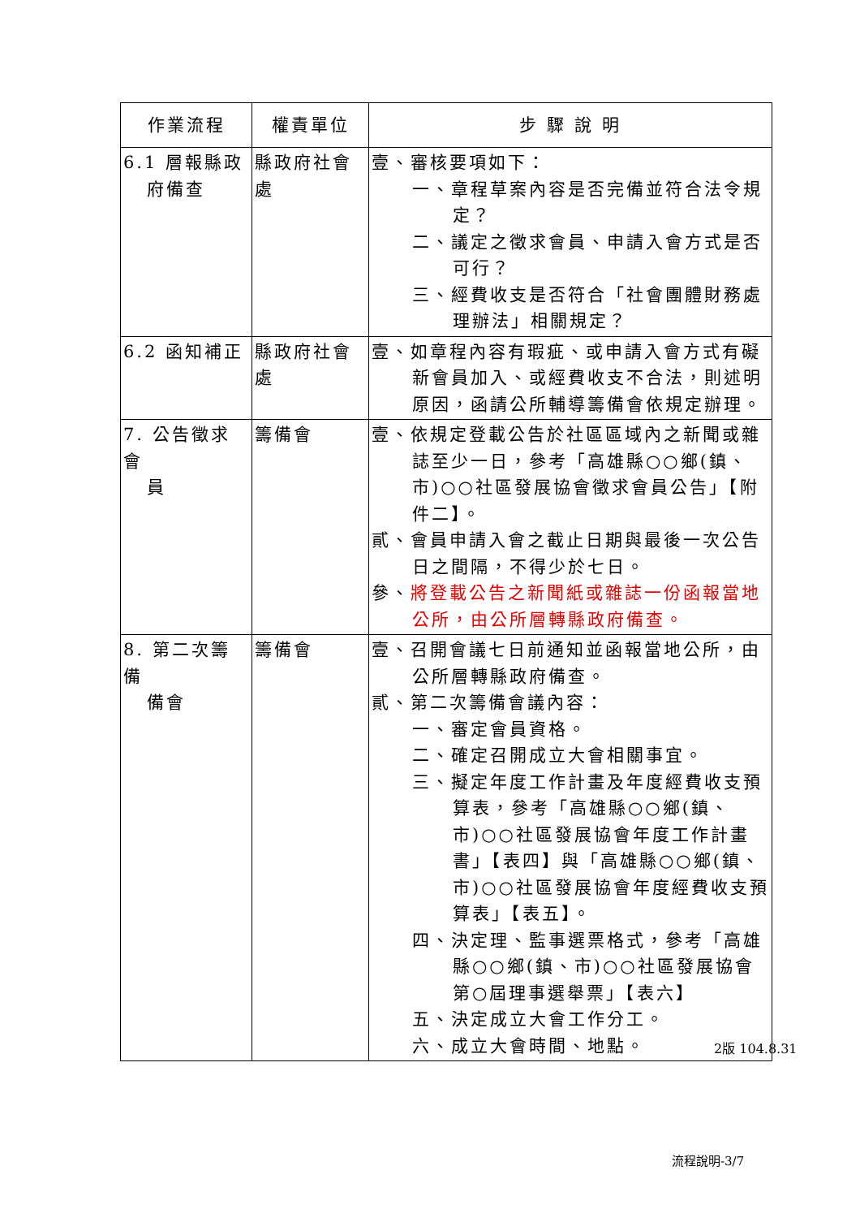| 作業流程 | 權責單位 | 步 驟 說 明 |
| --- | --- | --- |
| 6.1 層報縣政 府備查 | 縣政府社會處 | 壹、審核要項如下： 一、章程草案內容是否完備並符合法令規定？ 二、議定之徵求會員、申請入會方式是否可行？ 三、經費收支是否符合「社會團體財務處理辦法」相關規定？ |
| 6.2 函知補正 | 縣政府社會處 | 壹、如章程內容有瑕疵、或申請入會方式有礙新會員加入、或經費收支不合法，則述明原因，函請公所輔導籌備會依規定辦理。 |
| 7. 公告徵求會 員 | 籌備會 | 壹、依規定登載公告於社區區域內之新聞或雜誌至少一日，參考「高雄縣○○鄉(鎮、市)○○社區發展協會徵求會員公告」【附件二】。 貳、會員申請入會之截止日期與最後一次公告日之間隔，不得少於七日。 參、 將登載公告之新聞紙或雜誌一份函報當地公所，由公所層轉縣政府備查。 |
| 8. 第二次籌備 備會 | 籌備會 | 壹、召開會議七日前通知並函報當地公所，由公所層轉縣政府備查。 貳、第二次籌備會議內容： 一、審定會員資格。 二、確定召開成立大會相關事宜。 三、擬定年度工作計畫及年度經費收支預算表，參考「高雄縣○○鄉(鎮、市)○○社區發展協會年度工作計畫書」【表四】與「高雄縣○○鄉(鎮、市)○○社區發展協會年度經費收支預算表」【表五】。 四、決定理、監事選票格式，參考「高雄縣○○鄉(鎮、市)○○社區發展協會第○屆理事選舉票」【表六】 五、決定成立大會工作分工。 六、成立大會時間、地點。 |
2版 104.8.31
流程說明-3/7